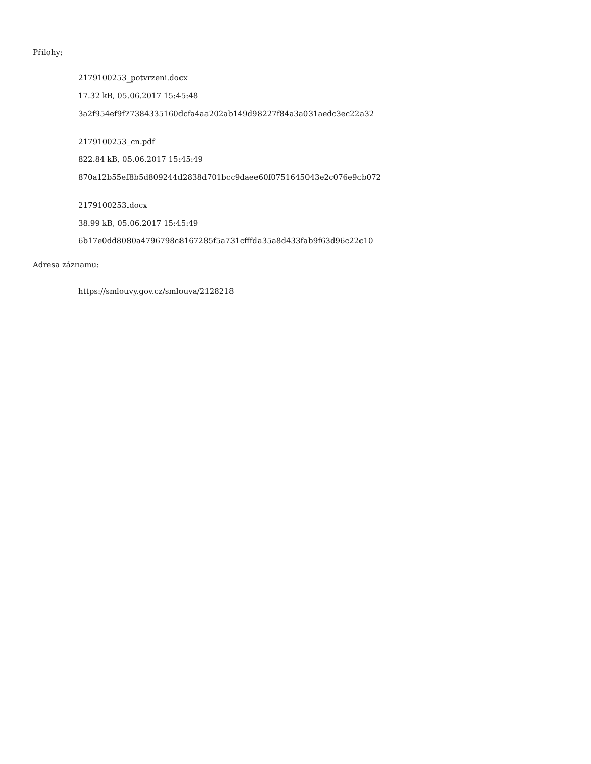Přílohy:
2179100253_potvrzeni.docx
17.32 kB, 05.06.2017 15:45:48
3a2f954ef9f77384335160dcfa4aa202ab149d98227f84a3a031aedc3ec22a32
2179100253_cn.pdf
822.84 kB, 05.06.2017 15:45:49
870a12b55ef8b5d809244d2838d701bcc9daee60f0751645043e2c076e9cb072
2179100253.docx
38.99 kB, 05.06.2017 15:45:49
6b17e0dd8080a4796798c8167285f5a731cfffda35a8d433fab9f63d96c22c10
Adresa záznamu:
https://smlouvy.gov.cz/smlouva/2128218